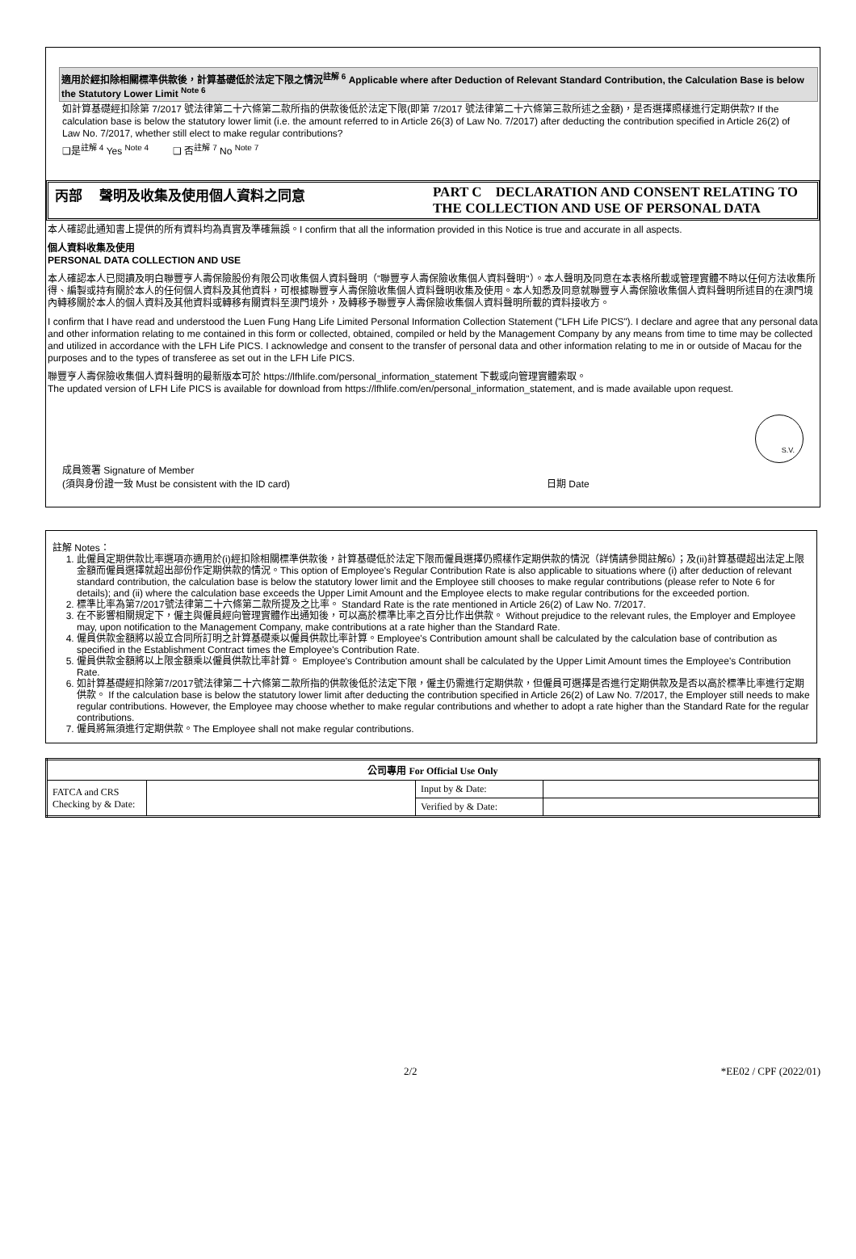適用於經扣除相關標準供款後，計算基礎低於法定下限之情況<sup>註解 6</sup> Applicable where after Deduction of Relevant Standard Contribution, the Calculation Base is below the Statutory Lower Limit <sup>Note 6</sup>
如計算基礎經扣除第 7/2017 號法律第二十六條第二款所指的供款後低於法定下限(即第 7/2017 號法律第二十六條第三款所述之金額)，是否選擇照樣進行定期供款? If the calculation base is below the statutory lower limit (i.e. the amount referred to in Article 26(3) of Law No. 7/2017) after deducting the contribution specified in Article 26(2) of Law No. 7/2017, whether still elect to make regular contributions?
❑是<sup>註解 4</sup> Yes <sup>Note 4</sup> ❑ 否<sup>註解 7</sup> No <sup>Note 7</sup>
丙部 聲明及收集及使用個人資料之同意
PART C DECLARATION AND CONSENT RELATING TO THE COLLECTION AND USE OF PERSONAL DATA
本人確認此通知書上提供的所有資料均為真實及準確無誤。I confirm that all the information provided in this Notice is true and accurate in all aspects.
個人資料收集及使用
PERSONAL DATA COLLECTION AND USE
本人確認本人已閱讀及明白聯豐亨人壽保險股份有限公司收集個人資料聲明（"聯豐亨人壽保險收集個人資料聲明"）。本人聲明及同意在本表格所載或管理實體不時以任何方法收集所得、編製或持有關於本人的任何個人資料及其他資料，可根據聯豐亨人壽保險收集個人資料聲明收集及使用。本人知悉及同意就聯豐亨人壽保險收集個人資料聲明所述目的在澳門境內轉移關於本人的個人資料及其他資料或轉移有關資料至澳門境外，及轉移予聯豐亨人壽保險收集個人資料聲明所載的資料接收方。
I confirm that I have read and understood the Luen Fung Hang Life Limited Personal Information Collection Statement ("LFH Life PICS"). I declare and agree that any personal data and other information relating to me contained in this form or collected, obtained, compiled or held by the Management Company by any means from time to time may be collected and utilized in accordance with the LFH Life PICS. I acknowledge and consent to the transfer of personal data and other information relating to me in or outside of Macau for the purposes and to the types of transferee as set out in the LFH Life PICS.
聯豐亨人壽保險收集個人資料聲明的最新版本可於 https://lfhlife.com/personal_information_statement 下載或向管理實體索取。
The updated version of LFH Life PICS is available for download from https://lfhlife.com/en/personal_information_statement, and is made available upon request.
S.V.
成員簽署 Signature of Member
(須與身份證一致 Must be consistent with the ID card) 日期 Date
註解 Notes：
1. 此僱員定期供款比率選項亦適用於(i)經扣除相關標準供款後，計算基礎低於法定下限而僱員選擇仍照樣作定期供款的情況（詳情請參閱註解6）；及(ii)計算基礎超出法定上限金額而僱員選擇就超出部份作定期供款的情況。This option of Employee's Regular Contribution Rate is also applicable to situations where (i) after deduction of relevant standard contribution, the calculation base is below the statutory lower limit and the Employee still chooses to make regular contributions (please refer to Note 6 for details); and (ii) where the calculation base exceeds the Upper Limit Amount and the Employee elects to make regular contributions for the exceeded portion.
2. 標準比率為第7/2017號法律第二十六條第二款所提及之比率。 Standard Rate is the rate mentioned in Article 26(2) of Law No. 7/2017.
3. 在不影響相關規定下，僱主與僱員經向管理實體作出通知後，可以高於標準比率之百分比作出供款。 Without prejudice to the relevant rules, the Employer and Employee may, upon notification to the Management Company, make contributions at a rate higher than the Standard Rate.
4. 僱員供款金額將以設立合同所訂明之計算基礎乘以僱員供款比率計算。Employee's Contribution amount shall be calculated by the calculation base of contribution as specified in the Establishment Contract times the Employee's Contribution Rate.
5. 僱員供款金額將以上限金額乘以僱員供款比率計算。 Employee's Contribution amount shall be calculated by the Upper Limit Amount times the Employee's Contribution Rate.
6. 如計算基礎經扣除第7/2017號法律第二十六條第二款所指的供款後低於法定下限，僱主仍需進行定期供款，但僱員可選擇是否進行定期供款及是否以高於標準比率進行定期供款。 If the calculation base is below the statutory lower limit after deducting the contribution specified in Article 26(2) of Law No. 7/2017, the Employer still needs to make regular contributions. However, the Employee may choose whether to make regular contributions and whether to adopt a rate higher than the Standard Rate for the regular contributions.
7. 僱員將無須進行定期供款。The Employee shall not make regular contributions.
| 公司專用 For Official Use Only | | | |
| --- | --- | --- | --- |
| FATCA and CRS Checking by & Date: | | Input by & Date: | |
| | | Verified by & Date: | |
2/2 *EE02 / CPF (2022/01)